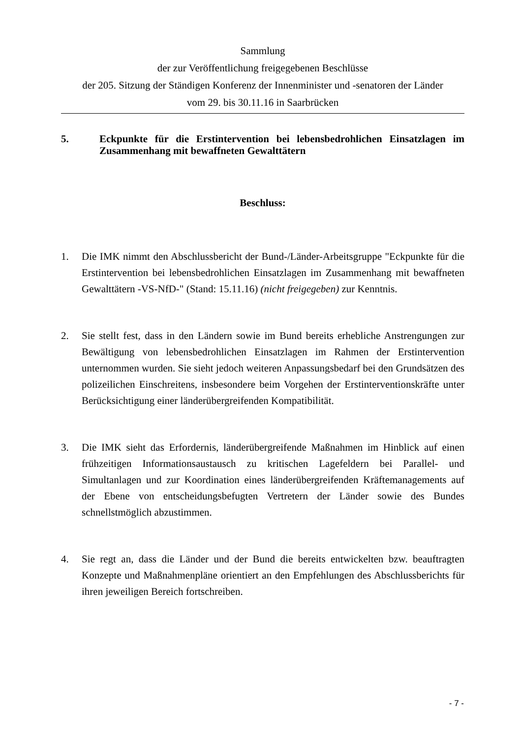Sammlung
der zur Veröffentlichung freigegebenen Beschlüsse
der 205. Sitzung der Ständigen Konferenz der Innenminister und -senatoren der Länder
vom 29. bis 30.11.16 in Saarbrücken
5. Eckpunkte für die Erstintervention bei lebensbedrohlichen Einsatzlagen im Zusammenhang mit bewaffneten Gewalttätern
Beschluss:
1. Die IMK nimmt den Abschlussbericht der Bund-/Länder-Arbeitsgruppe "Eckpunkte für die Erstintervention bei lebensbedrohlichen Einsatzlagen im Zusammenhang mit bewaffneten Gewalttätern -VS-NfD-" (Stand: 15.11.16) (nicht freigegeben) zur Kenntnis.
2. Sie stellt fest, dass in den Ländern sowie im Bund bereits erhebliche Anstrengungen zur Bewältigung von lebensbedrohlichen Einsatzlagen im Rahmen der Erstintervention unternommen wurden. Sie sieht jedoch weiteren Anpassungsbedarf bei den Grundsätzen des polizeilichen Einschreitens, insbesondere beim Vorgehen der Erstinterventionskräfte unter Berücksichtigung einer länderübergreifenden Kompatibilität.
3. Die IMK sieht das Erfordernis, länderübergreifende Maßnahmen im Hinblick auf einen frühzeitigen Informationsaustausch zu kritischen Lagefeldern bei Parallel- und Simultanlagen und zur Koordination eines länderübergreifenden Kräftemanagements auf der Ebene von entscheidungsbefugten Vertretern der Länder sowie des Bundes schnellstmöglich abzustimmen.
4. Sie regt an, dass die Länder und der Bund die bereits entwickelten bzw. beauftragten Konzepte und Maßnahmenpläne orientiert an den Empfehlungen des Abschlussberichts für ihren jeweiligen Bereich fortschreiben.
- 7 -